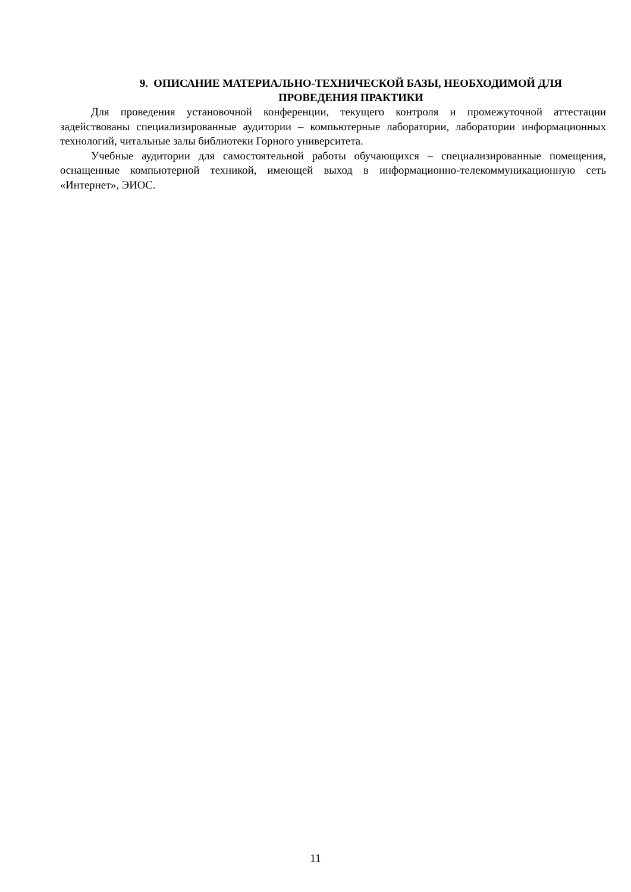9. ОПИСАНИЕ МАТЕРИАЛЬНО-ТЕХНИЧЕСКОЙ БАЗЫ, НЕОБХОДИМОЙ ДЛЯ
ПРОВЕДЕНИЯ ПРАКТИКИ
Для проведения установочной конференции, текущего контроля и промежуточной аттестации задействованы специализированные аудитории – компьютерные лаборатории, лаборатории информационных технологий, читальные залы библиотеки Горного университета.
Учебные аудитории для самостоятельной работы обучающихся – специализированные помещения, оснащенные компьютерной техникой, имеющей выход в информационно-телекоммуникационную сеть «Интернет», ЭИОС.
11